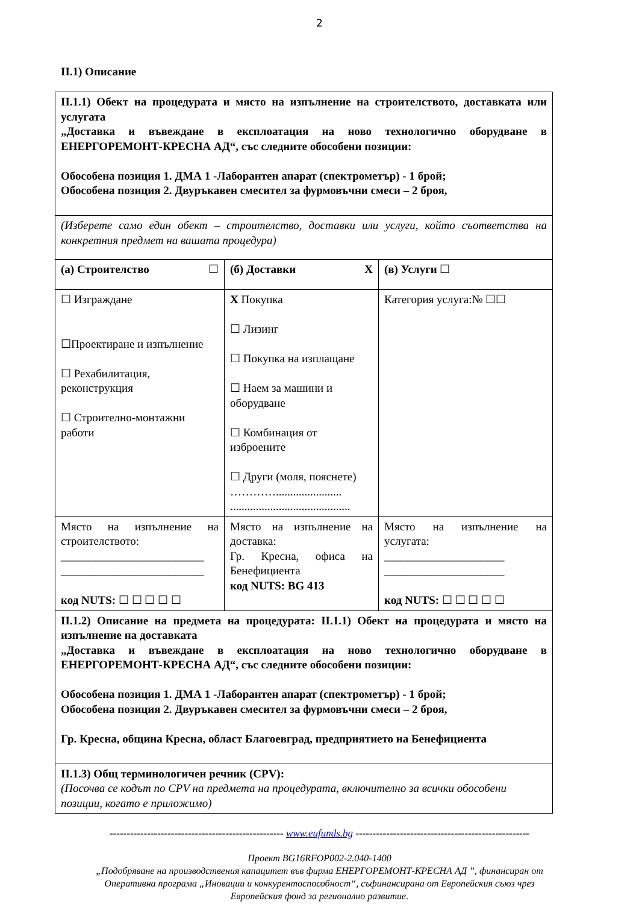2
II.1) Описание
| II.1.1) Обект на процедурата и място на изпълнение на строителството, доставката или услугата „Доставка и въвеждане в експлоатация на ново технологично оборудване в ЕНЕРГОРЕМОНТ-КРЕСНА АД“, със следните обособени позиции: Обособена позиция 1. ДМА 1 -Лаборантен апарат (спектрометър) - 1 брой; Обособена позиция 2. Двуръкавен смесител за фурмовъчни смеси – 2 броя, | | |
| (Изберете само един обект – строителство, доставки или услуги, който съответства на конкретния предмет на вашата процедура) | | |
| (а) Строителство ☐ | (б) Доставки X | (в) Услуги ☐ |
| ☐ Изграждане ☐Проектиране и изпълнение ☐ Рехабилитация, реконструкция ☐ Строително-монтажни работи | X Покупка ☐ Лизинг ☐ Покупка на изплащане ☐ Наем за машини и оборудване ☐ Комбинация от изброените ☐ Други (моля, пояснете) …………....................... .......................................... | Категория услуга:№ ☐☐ |
| Място на изпълнение на строителството: _________________________ _________________________ код NUTS: ☐ ☐ ☐ ☐ ☐ | Място на изпълнение на доставка: Гр. Кресна, офиса на Бенефициента код NUTS: BG 413 | Място на изпълнение на услугата: _____________________ _____________________ код NUTS: ☐ ☐ ☐ ☐ ☐ |
| II.1.2) Описание на предмета на процедурата: II.1.1) Обект на процедурата и място на изпълнение на доставката „Доставка и въвеждане в експлоатация на ново технологично оборудване в ЕНЕРГОРЕМОНТ-КРЕСНА АД“, със следните обособени позиции: Обособена позиция 1. ДМА 1 -Лаборантен апарат (спектрометър) - 1 брой; Обособена позиция 2. Двуръкавен смесител за фурмовъчни смеси – 2 броя, Гр. Кресна, община Кресна, област Благоевград, предприятието на Бенефициента | | |
| II.1.3) Общ терминологичен речник (CPV): (Посочва се кодът по CPV на предмета на процедурата, включително за всички обособени позиции, когато е приложимо) | | |
--------------------------------------------------- www.eufunds.bg ---------------------------------------------------
Проект BG16RFOP002-2.040-1400
„Подобряване на производствения капацитет във фирма ЕНЕРГОРЕМОНТ-КРЕСНА АД ”, финансиран от
Оперативна програма „Иновации и конкурентоспособност“, съфинансирана от Европейския съюз чрез
Европейския фонд за регионално развитие.